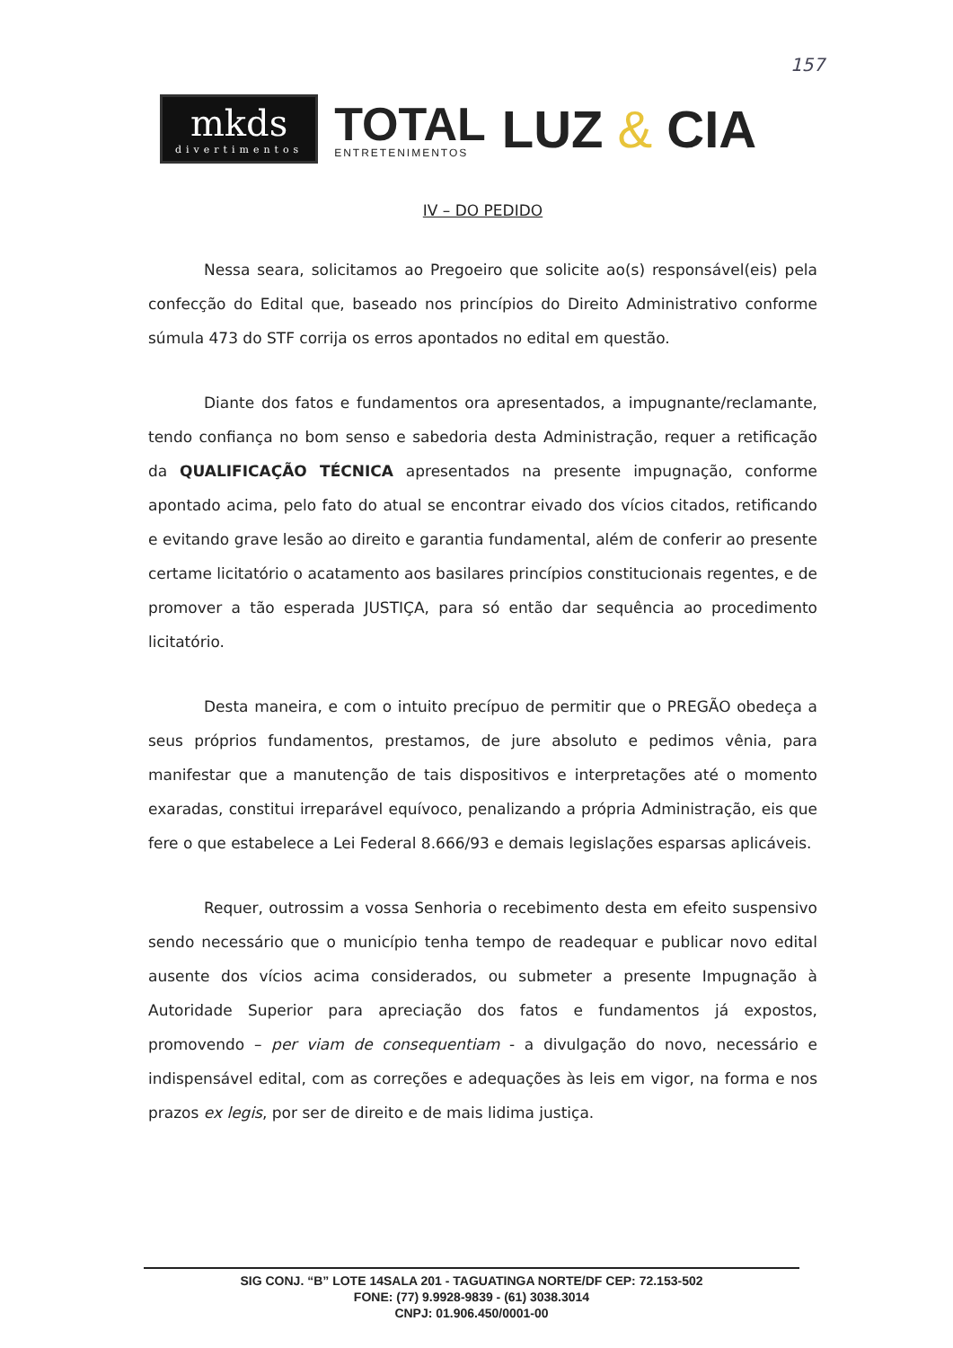157
mkds
divertimentos
TOTAL
ENTRETENIMENTOS
LUZ & CIA
IV – DO PEDIDO
Nessa seara, solicitamos ao Pregoeiro que solicite ao(s) responsável(eis) pela confecção do Edital que, baseado nos princípios do Direito Administrativo conforme súmula 473 do STF corrija os erros apontados no edital em questão.
Diante dos fatos e fundamentos ora apresentados, a impugnante/reclamante, tendo confiança no bom senso e sabedoria desta Administração, requer a retificação da QUALIFICAÇÃO TÉCNICA apresentados na presente impugnação, conforme apontado acima, pelo fato do atual se encontrar eivado dos vícios citados, retificando e evitando grave lesão ao direito e garantia fundamental, além de conferir ao presente certame licitatório o acatamento aos basilares princípios constitucionais regentes, e de promover a tão esperada JUSTIÇA, para só então dar sequência ao procedimento licitatório.
Desta maneira, e com o intuito precípuo de permitir que o PREGÃO obedeça a seus próprios fundamentos, prestamos, de jure absoluto e pedimos vênia, para manifestar que a manutenção de tais dispositivos e interpretações até o momento exaradas, constitui irreparável equívoco, penalizando a própria Administração, eis que fere o que estabelece a Lei Federal 8.666/93 e demais legislações esparsas aplicáveis.
Requer, outrossim a vossa Senhoria o recebimento desta em efeito suspensivo sendo necessário que o município tenha tempo de readequar e publicar novo edital ausente dos vícios acima considerados, ou submeter a presente Impugnação à Autoridade Superior para apreciação dos fatos e fundamentos já expostos, promovendo – per viam de consequentiam - a divulgação do novo, necessário e indispensável edital, com as correções e adequações às leis em vigor, na forma e nos prazos ex legis, por ser de direito e de mais lidima justiça.
SIG CONJ. “B” LOTE 14SALA 201 - TAGUATINGA NORTE/DF CEP: 72.153-502
FONE: (77) 9.9928-9839 - (61) 3038.3014
CNPJ: 01.906.450/0001-00